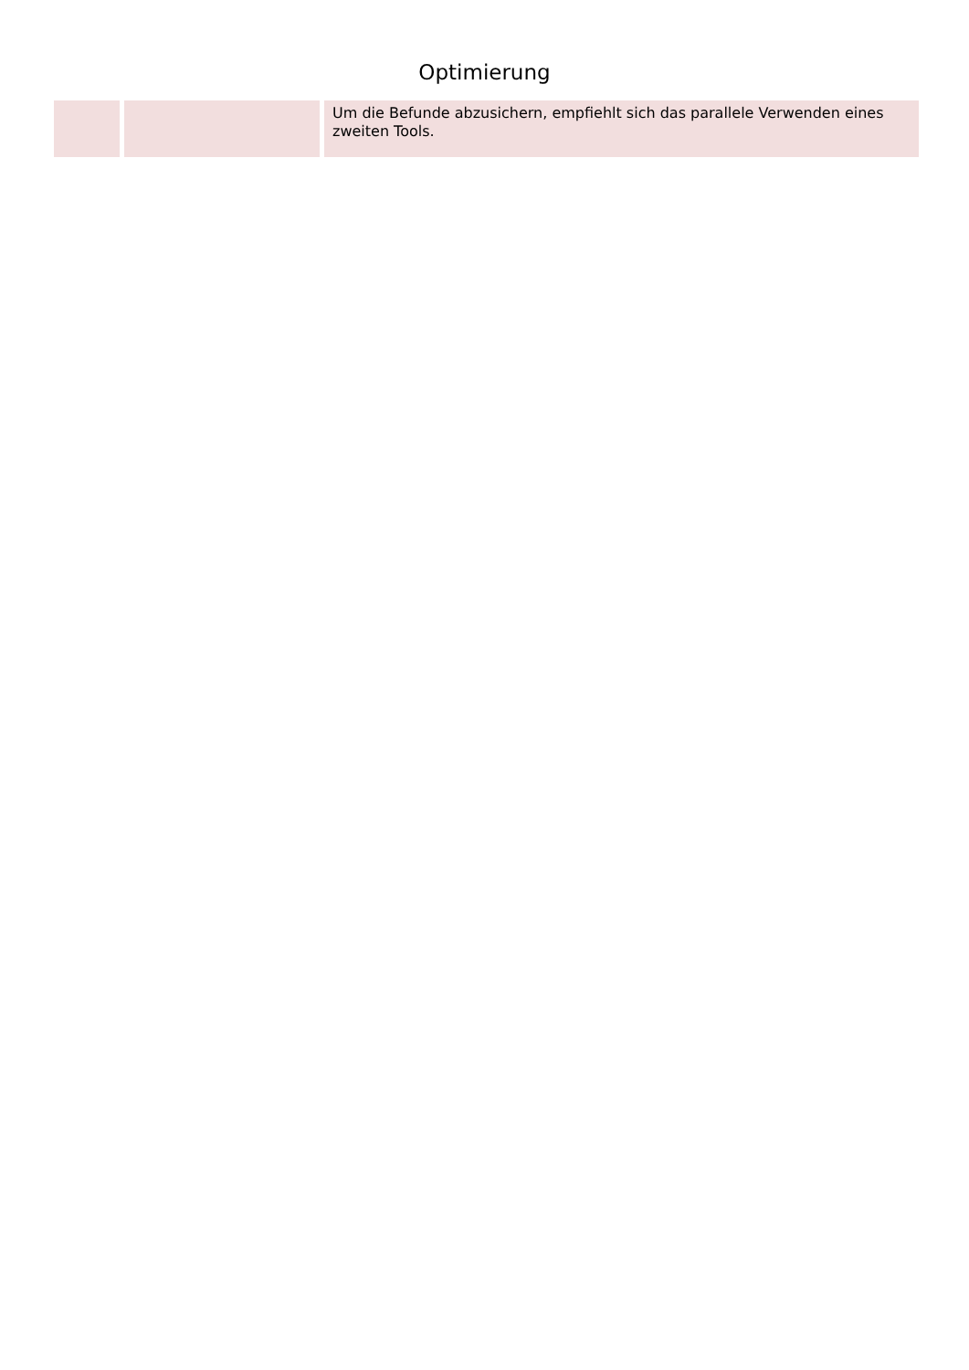Optimierung
| | | Um die Befunde abzusichern, empfiehlt sich das parallele Verwenden eines zweiten Tools. |